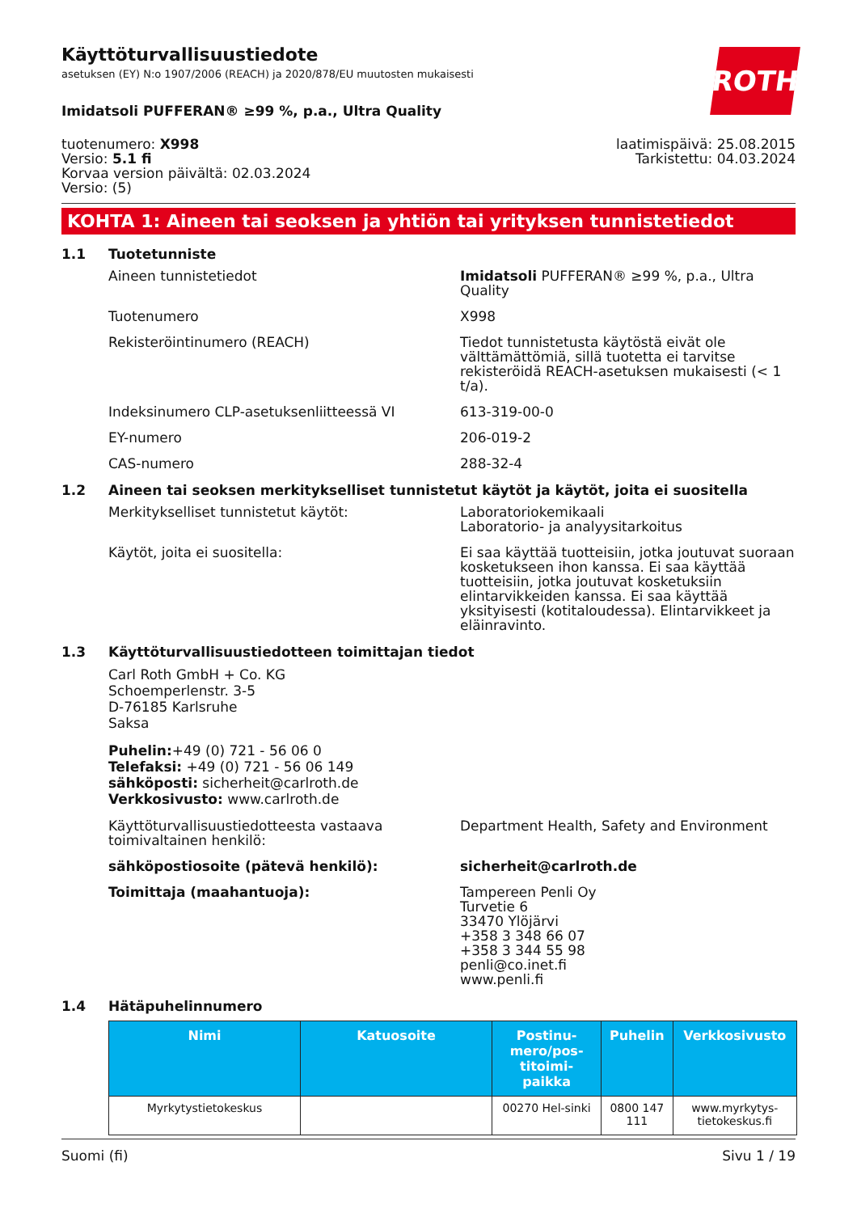Käyttöturvallisuustiedote
asetuksen (EY) N:o 1907/2006 (REACH) ja 2020/878/EU muutosten mukaisesti
ROTH
Imidatsoli PUFFERAN® ≥99 %, p.a., Ultra Quality
tuotenumero: X998
Versio: 5.1 fi
Korvaa version päivältä: 02.03.2024
Versio: (5)
laatimispäivä: 25.08.2015
Tarkistettu: 04.03.2024
KOHTA 1: Aineen tai seoksen ja yhtiön tai yrityksen tunnistetiedot
1.1 Tuotetunniste
Aineen tunnistetiedot Imidatsoli PUFFERAN® ≥99 %, p.a., Ultra Quality
Tuotenumero X998
Rekisteröintinumero (REACH) Tiedot tunnistetusta käytöstä eivät ole välttämättömiä, sillä tuotetta ei tarvitse rekisteröidä REACH-asetuksen mukaisesti (< 1 t/a).
Indeksinumero CLP-asetuksenliitteessä VI 613-319-00-0
EY-numero 206-019-2
CAS-numero 288-32-4
1.2 Aineen tai seoksen merkitykselliset tunnistetut käytöt ja käytöt, joita ei suositella
Merkitykselliset tunnistetut käytöt: Laboratoriokemikaali
Laboratorio- ja analyysitarkoitus
Käytöt, joita ei suositella: Ei saa käyttää tuotteisiin, jotka joutuvat suoraan kosketukseen ihon kanssa. Ei saa käyttää tuotteisiin, jotka joutuvat kosketuksiin elintarvikkeiden kanssa. Ei saa käyttää yksityisesti (kotitaloudessa). Elintarvikkeet ja eläinravinto.
1.3 Käyttöturvallisuustiedotteen toimittajan tiedot
Carl Roth GmbH + Co. KG
Schoemperlenstr. 3-5
D-76185 Karlsruhe
Saksa
Puhelin:+49 (0) 721 - 56 06 0
Telefaksi: +49 (0) 721 - 56 06 149
sähköposti: sicherheit@carlroth.de
Verkkosivusto: www.carlroth.de
Käyttöturvallisuustiedotteesta vastaava toimivaltainen henkilö:
Department Health, Safety and Environment
sähköpostiosoite (pätevä henkilö): sicherheit@carlroth.de
Toimittaja (maahantuoja): Tampereen Penli Oy
Turvetie 6
33470 Ylöjärvi
+358 3 348 66 07
+358 3 344 55 98
penli@co.inet.fi
www.penli.fi
1.4 Hätäpuhelinnumero
| Nimi | Katuosoite | Postinu-mero/pos-titoimi-paikka | Puhelin | Verkkosivusto |
| --- | --- | --- | --- | --- |
| Myrkytystietokeskus | | 00270 Hel-sinki | 0800 147 111 | www.myrkytys-tietokeskus.fi |
Suomi (fi) Sivu 1 / 19